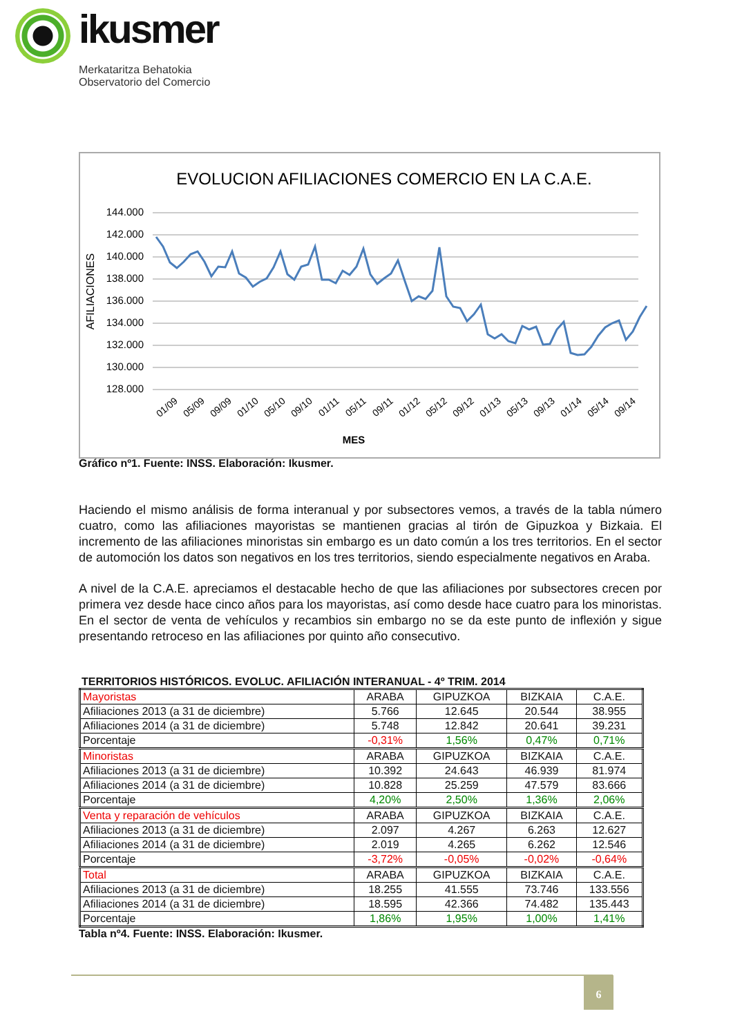ikusmer
Merkataritza Behatokia
Observatorio del Comercio
EVOLUCION AFILIACIONES COMERCIO EN LA C.A.E.
144.000
142.000
140.000
138.000
136.000
134.000
132.000
130.000
128.000
AFILIACIONES
01/09
05/09
09/09
01/10
05/10
09/10
01/11
05/11
09/11
01/12
05/12
09/12
01/13
05/13
09/13
01/14
05/14
09/14
MES
Gráfico nº1. Fuente: INSS. Elaboración: Ikusmer.
Haciendo el mismo análisis de forma interanual y por subsectores vemos, a través de la tabla número cuatro, como las afiliaciones mayoristas se mantienen gracias al tirón de Gipuzkoa y Bizkaia. El incremento de las afiliaciones minoristas sin embargo es un dato común a los tres territorios. En el sector de automoción los datos son negativos en los tres territorios, siendo especialmente negativos en Araba.
A nivel de la C.A.E. apreciamos el destacable hecho de que las afiliaciones por subsectores crecen por primera vez desde hace cinco años para los mayoristas, así como desde hace cuatro para los minoristas. En el sector de venta de vehículos y recambios sin embargo no se da este punto de inflexión y sigue presentando retroceso en las afiliaciones por quinto año consecutivo.
TERRITORIOS HISTÓRICOS. EVOLUC. AFILIACIÓN INTERANUAL - 4º TRIM. 2014
| Mayoristas | ARABA | GIPUZKOA | BIZKAIA | C.A.E. |
| Afiliaciones 2013 (a 31 de diciembre) | 5.766 | 12.645 | 20.544 | 38.955 |
| Afiliaciones 2014 (a 31 de diciembre) | 5.748 | 12.842 | 20.641 | 39.231 |
| Porcentaje | -0,31% | 1,56% | 0,47% | 0,71% |
| Minoristas | ARABA | GIPUZKOA | BIZKAIA | C.A.E. |
| Afiliaciones 2013 (a 31 de diciembre) | 10.392 | 24.643 | 46.939 | 81.974 |
| Afiliaciones 2014 (a 31 de diciembre) | 10.828 | 25.259 | 47.579 | 83.666 |
| Porcentaje | 4,20% | 2,50% | 1,36% | 2,06% |
| Venta y reparación de vehículos | ARABA | GIPUZKOA | BIZKAIA | C.A.E. |
| Afiliaciones 2013 (a 31 de diciembre) | 2.097 | 4.267 | 6.263 | 12.627 |
| Afiliaciones 2014 (a 31 de diciembre) | 2.019 | 4.265 | 6.262 | 12.546 |
| Porcentaje | -3,72% | -0,05% | -0,02% | -0,64% |
| Total | ARABA | GIPUZKOA | BIZKAIA | C.A.E. |
| Afiliaciones 2013 (a 31 de diciembre) | 18.255 | 41.555 | 73.746 | 133.556 |
| Afiliaciones 2014 (a 31 de diciembre) | 18.595 | 42.366 | 74.482 | 135.443 |
| Porcentaje | 1,86% | 1,95% | 1,00% | 1,41% |
Tabla nº4. Fuente: INSS. Elaboración: Ikusmer.
6